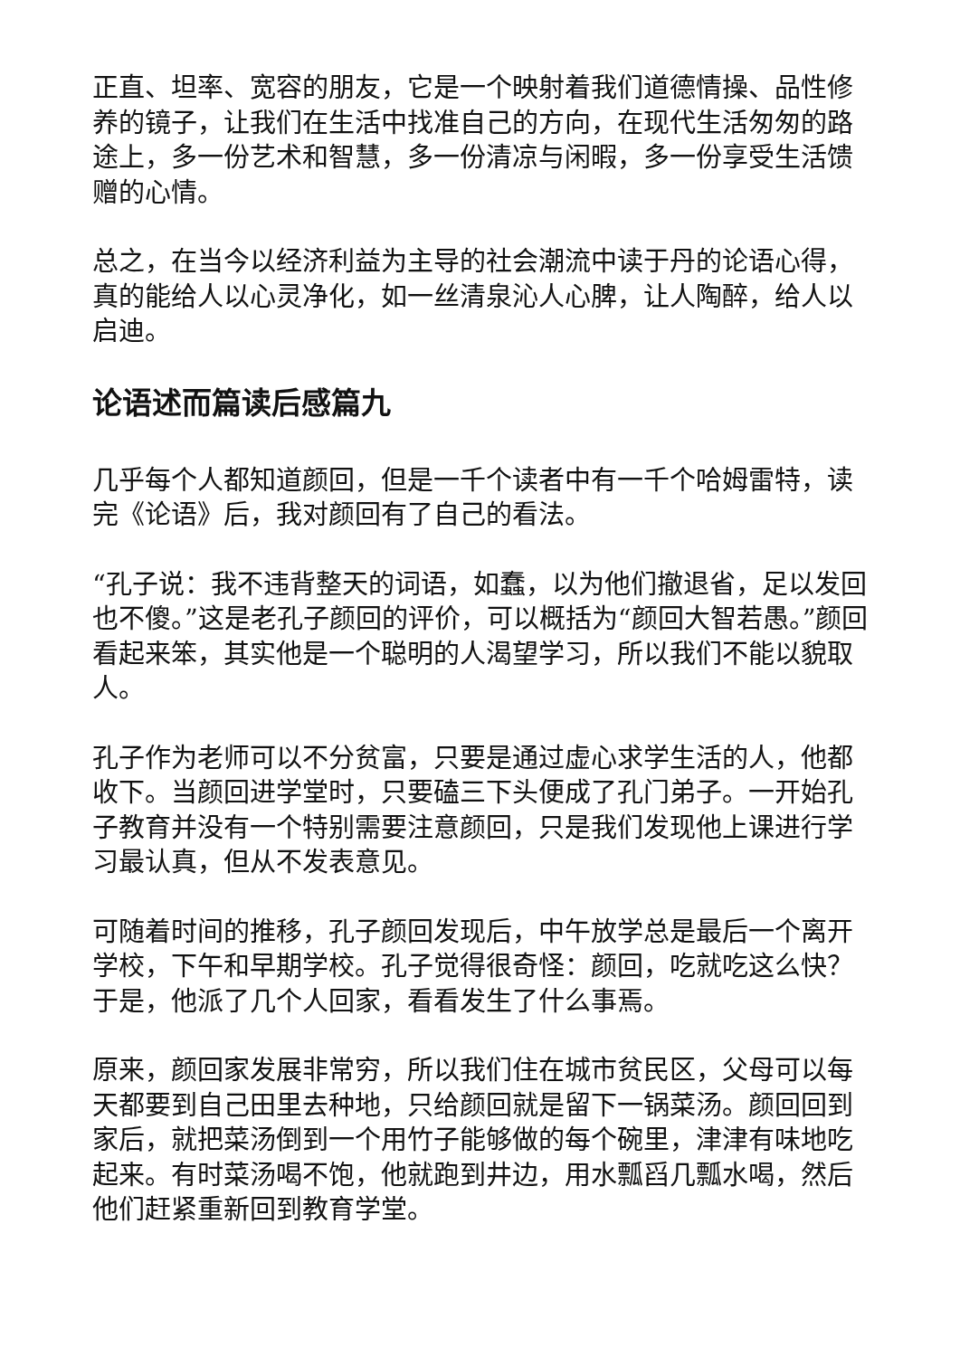正直、坦率、宽容的朋友，它是一个映射着我们道德情操、品性修养的镜子，让我们在生活中找准自己的方向，在现代生活匆匆的路途上，多一份艺术和智慧，多一份清凉与闲暇，多一份享受生活馈赠的心情。
总之，在当今以经济利益为主导的社会潮流中读于丹的论语心得，真的能给人以心灵净化，如一丝清泉沁人心脾，让人陶醉，给人以启迪。
论语述而篇读后感篇九
几乎每个人都知道颜回，但是一千个读者中有一千个哈姆雷特，读完《论语》后，我对颜回有了自己的看法。
“孔子说：我不违背整天的词语，如蠢，以为他们撤退省，足以发回也不傻。”这是老孔子颜回的评价，可以概括为“颜回大智若愚。”颜回看起来笨，其实他是一个聪明的人渴望学习，所以我们不能以貌取人。
孔子作为老师可以不分贫富，只要是通过虚心求学生活的人，他都收下。当颜回进学堂时，只要磕三下头便成了孔门弟子。一开始孔子教育并没有一个特别需要注意颜回，只是我们发现他上课进行学习最认真，但从不发表意见。
可随着时间的推移，孔子颜回发现后，中午放学总是最后一个离开学校，下午和早期学校。孔子觉得很奇怪：颜回，吃就吃这么快？于是，他派了几个人回家，看看发生了什么事焉。
原来，颜回家发展非常穷，所以我们住在城市贫民区，父母可以每天都要到自己田里去种地，只给颜回就是留下一锅菜汤。颜回回到家后，就把菜汤倒到一个用竹子能够做的每个碗里，津津有味地吃起来。有时菜汤喝不饱，他就跑到井边，用水瓢舀几瓢水喝，然后他们赶紧重新回到教育学堂。